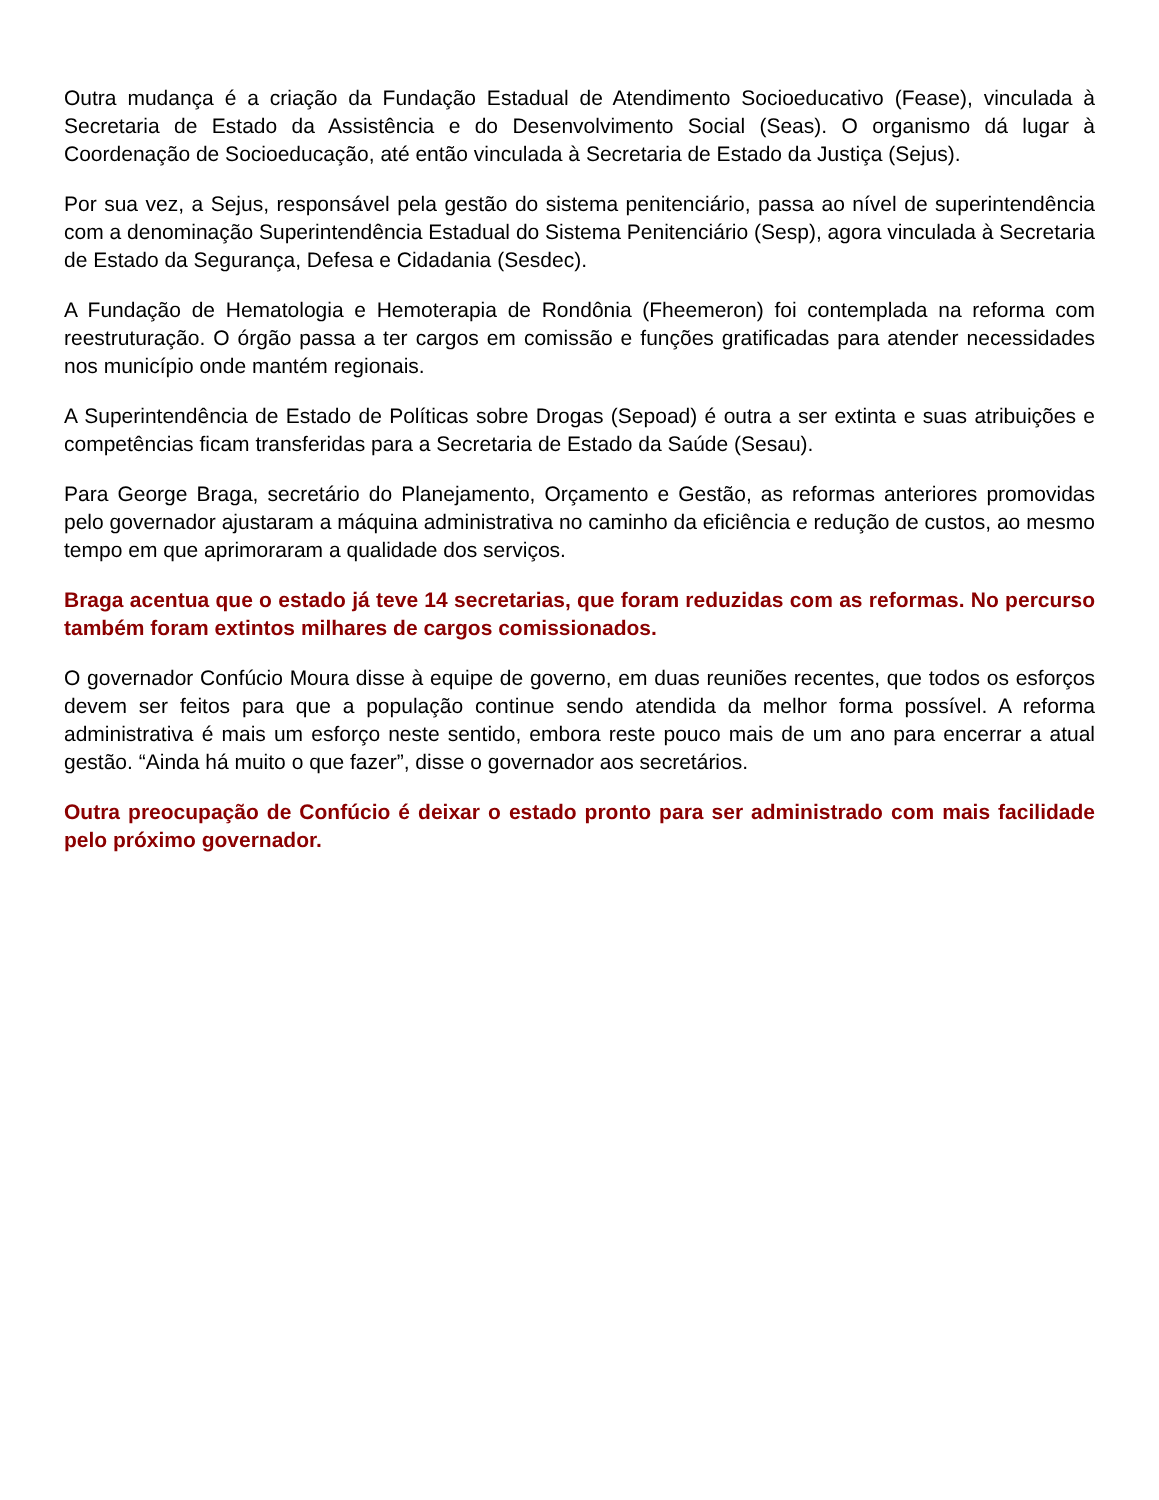Outra mudança é a criação da Fundação Estadual de Atendimento Socioeducativo (Fease), vinculada à Secretaria de Estado da Assistência e do Desenvolvimento Social (Seas). O organismo dá lugar à Coordenação de Socioeducação, até então vinculada à Secretaria de Estado da Justiça (Sejus).
Por sua vez, a Sejus, responsável pela gestão do sistema penitenciário, passa ao nível de superintendência com a denominação Superintendência Estadual do Sistema Penitenciário (Sesp), agora vinculada à Secretaria de Estado da Segurança, Defesa e Cidadania (Sesdec).
A Fundação de Hematologia e Hemoterapia de Rondônia (Fheemeron) foi contemplada na reforma com reestruturação. O órgão passa a ter cargos em comissão e funções gratificadas para atender necessidades nos município onde mantém regionais.
A Superintendência de Estado de Políticas sobre Drogas (Sepoad) é outra a ser extinta e suas atribuições e competências ficam transferidas para a Secretaria de Estado da Saúde (Sesau).
Para George Braga, secretário do Planejamento, Orçamento e Gestão, as reformas anteriores promovidas pelo governador ajustaram a máquina administrativa no caminho da eficiência e redução de custos, ao mesmo tempo em que aprimoraram a qualidade dos serviços.
Braga acentua que o estado já teve 14 secretarias, que foram reduzidas com as reformas. No percurso também foram extintos milhares de cargos comissionados.
O governador Confúcio Moura disse à equipe de governo, em duas reuniões recentes, que todos os esforços devem ser feitos para que a população continue sendo atendida da melhor forma possível. A reforma administrativa é mais um esforço neste sentido, embora reste pouco mais de um ano para encerrar a atual gestão. “Ainda há muito o que fazer”, disse o governador aos secretários.
Outra preocupação de Confúcio é deixar o estado pronto para ser administrado com mais facilidade pelo próximo governador.